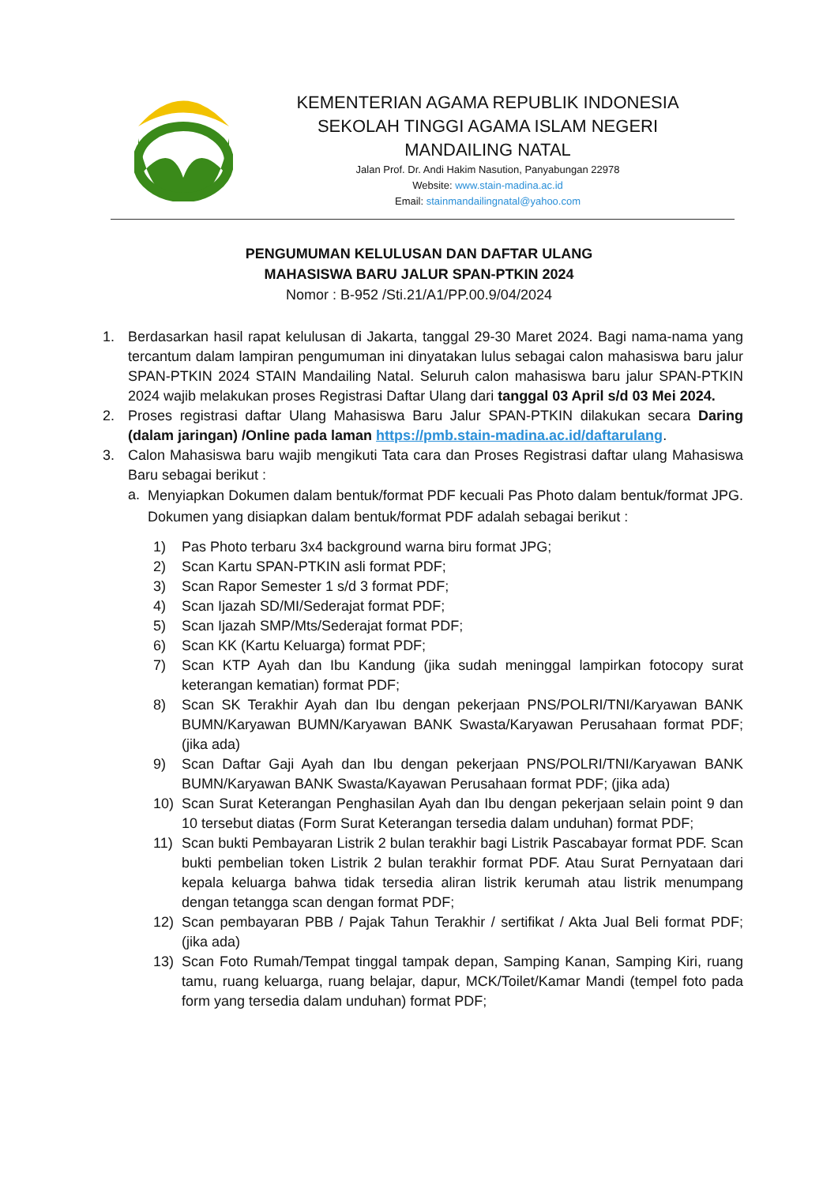KEMENTERIAN AGAMA REPUBLIK INDONESIA
SEKOLAH TINGGI AGAMA ISLAM NEGERI
MANDAILING NATAL
Jalan Prof. Dr. Andi Hakim Nasution, Panyabungan 22978
Website: www.stain-madina.ac.id
Email: stainmandailingnatal@yahoo.com
PENGUMUMAN KELULUSAN DAN DAFTAR ULANG
MAHASISWA BARU JALUR SPAN-PTKIN 2024
Nomor : B-952 /Sti.21/A1/PP.00.9/04/2024
1. Berdasarkan hasil rapat kelulusan di Jakarta, tanggal 29-30 Maret 2024. Bagi nama-nama yang tercantum dalam lampiran pengumuman ini dinyatakan lulus sebagai calon mahasiswa baru jalur SPAN-PTKIN 2024 STAIN Mandailing Natal. Seluruh calon mahasiswa baru jalur SPAN-PTKIN 2024 wajib melakukan proses Registrasi Daftar Ulang dari tanggal 03 April s/d 03 Mei 2024.
2. Proses registrasi daftar Ulang Mahasiswa Baru Jalur SPAN-PTKIN dilakukan secara Daring (dalam jaringan) /Online pada laman https://pmb.stain-madina.ac.id/daftarulang.
3. Calon Mahasiswa baru wajib mengikuti Tata cara dan Proses Registrasi daftar ulang Mahasiswa Baru sebagai berikut :
a.
Menyiapkan Dokumen dalam bentuk/format PDF kecuali Pas Photo dalam bentuk/format JPG. Dokumen yang disiapkan dalam bentuk/format PDF adalah sebagai berikut :
1) Pas Photo terbaru 3x4 background warna biru format JPG;
2) Scan Kartu SPAN-PTKIN asli format PDF;
3) Scan Rapor Semester 1 s/d 3 format PDF;
4) Scan Ijazah SD/MI/Sederajat format PDF;
5) Scan Ijazah SMP/Mts/Sederajat format PDF;
6) Scan KK (Kartu Keluarga) format PDF;
7) Scan KTP Ayah dan Ibu Kandung (jika sudah meninggal lampirkan fotocopy surat keterangan kematian) format PDF;
8) Scan SK Terakhir Ayah dan Ibu dengan pekerjaan PNS/POLRI/TNI/Karyawan BANK BUMN/Karyawan BUMN/Karyawan BANK Swasta/Karyawan Perusahaan format PDF; (jika ada)
9) Scan Daftar Gaji Ayah dan Ibu dengan pekerjaan PNS/POLRI/TNI/Karyawan BANK BUMN/Karyawan BANK Swasta/Kayawan Perusahaan format PDF; (jika ada)
10) Scan Surat Keterangan Penghasilan Ayah dan Ibu dengan pekerjaan selain point 9 dan 10 tersebut diatas (Form Surat Keterangan tersedia dalam unduhan) format PDF;
11) Scan bukti Pembayaran Listrik 2 bulan terakhir bagi Listrik Pascabayar format PDF. Scan bukti pembelian token Listrik 2 bulan terakhir format PDF. Atau Surat Pernyataan dari kepala keluarga bahwa tidak tersedia aliran listrik kerumah atau listrik menumpang dengan tetangga scan dengan format PDF;
12) Scan pembayaran PBB / Pajak Tahun Terakhir / sertifikat / Akta Jual Beli format PDF; (jika ada)
13) Scan Foto Rumah/Tempat tinggal tampak depan, Samping Kanan, Samping Kiri, ruang tamu, ruang keluarga, ruang belajar, dapur, MCK/Toilet/Kamar Mandi (tempel foto pada form yang tersedia dalam unduhan) format PDF;